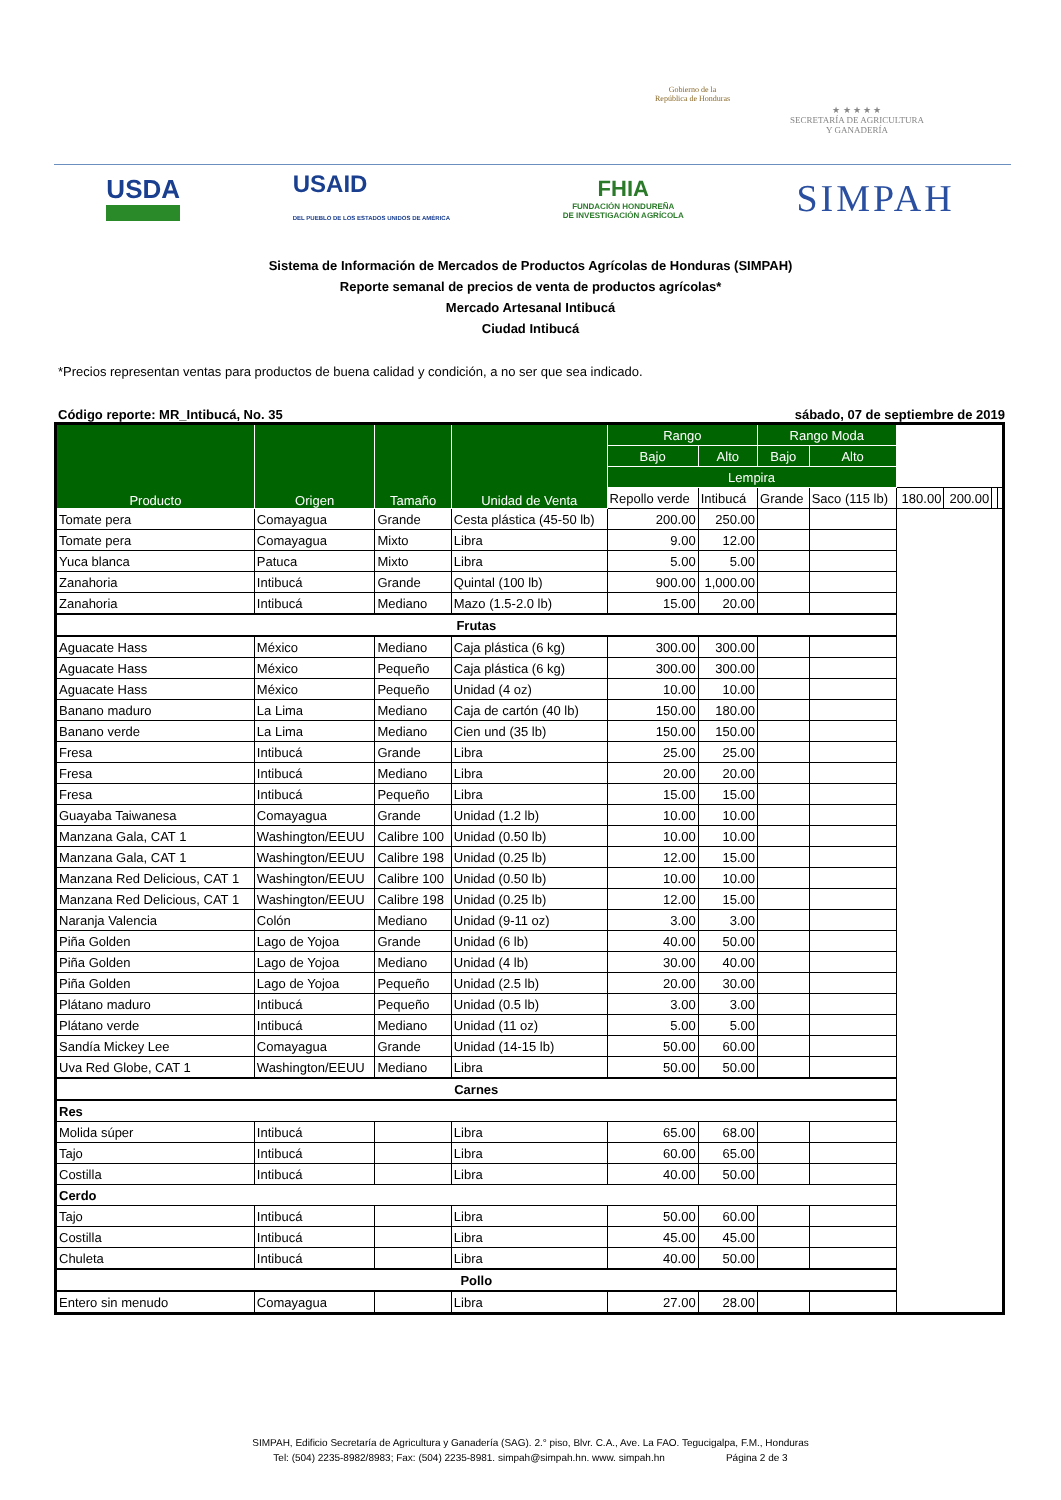Gobierno de la
República de Honduras
★ ★ ★ ★ ★
SECRETARÍA DE AGRICULTURA
Y GANADERÍA
USDA USAID
DEL PUEBLO DE LOS ESTADOS UNIDOS DE AMÉRICA FHIA
FUNDACIÓN HONDUREÑA
DE INVESTIGACIÓN AGRÍCOLA SIMPAH
Sistema de Información de Mercados de Productos Agrícolas de Honduras (SIMPAH)
Reporte semanal de precios de venta de productos agrícolas*
Mercado Artesanal Intibucá
Ciudad Intibucá
*Precios representan ventas para productos de buena calidad y condición, a no ser que sea indicado.
Código reporte: MR_Intibucá, No. 35 sábado, 07 de septiembre de 2019
| Producto | Origen | Tamaño | Unidad de Venta | Rango | | Rango Moda | | | | | |
| --- | --- | --- | --- | --- | --- | --- | --- | --- | --- | --- | --- |
| | | | | Bajo | Alto | Bajo | Alto | | | | |
| | | | | Lempira | | | | | | | |
| | | | | Repollo verde | Intibucá | Grande | Saco (115 lb) | 180.00 | 200.00 | | |
| Tomate pera | Comayagua | Grande | Cesta plástica (45-50 lb) | 200.00 | 250.00 | | | | | | |
| Tomate pera | Comayagua | Mixto | Libra | 9.00 | 12.00 | | | | | | |
| Yuca blanca | Patuca | Mixto | Libra | 5.00 | 5.00 | | | | | | |
| Zanahoria | Intibucá | Grande | Quintal (100 lb) | 900.00 | 1,000.00 | | | | | | |
| Zanahoria | Intibucá | Mediano | Mazo (1.5-2.0 lb) | 15.00 | 20.00 | | | | | | |
| Frutas | | | | | | | | | | | |
| Aguacate Hass | México | Mediano | Caja plástica (6 kg) | 300.00 | 300.00 | | | | | | |
| Aguacate Hass | México | Pequeño | Caja plástica (6 kg) | 300.00 | 300.00 | | | | | | |
| Aguacate Hass | México | Pequeño | Unidad (4 oz) | 10.00 | 10.00 | | | | | | |
| Banano maduro | La Lima | Mediano | Caja de cartón (40 lb) | 150.00 | 180.00 | | | | | | |
| Banano verde | La Lima | Mediano | Cien und (35 lb) | 150.00 | 150.00 | | | | | | |
| Fresa | Intibucá | Grande | Libra | 25.00 | 25.00 | | | | | | |
| Fresa | Intibucá | Mediano | Libra | 20.00 | 20.00 | | | | | | |
| Fresa | Intibucá | Pequeño | Libra | 15.00 | 15.00 | | | | | | |
| Guayaba Taiwanesa | Comayagua | Grande | Unidad (1.2 lb) | 10.00 | 10.00 | | | | | | |
| Manzana Gala, CAT 1 | Washington/EEUU | Calibre 100 | Unidad (0.50 lb) | 10.00 | 10.00 | | | | | | |
| Manzana Gala, CAT 1 | Washington/EEUU | Calibre 198 | Unidad (0.25 lb) | 12.00 | 15.00 | | | | | | |
| Manzana Red Delicious, CAT 1 | Washington/EEUU | Calibre 100 | Unidad (0.50 lb) | 10.00 | 10.00 | | | | | | |
| Manzana Red Delicious, CAT 1 | Washington/EEUU | Calibre 198 | Unidad (0.25 lb) | 12.00 | 15.00 | | | | | | |
| Naranja Valencia | Colón | Mediano | Unidad (9-11 oz) | 3.00 | 3.00 | | | | | | |
| Piña Golden | Lago de Yojoa | Grande | Unidad (6 lb) | 40.00 | 50.00 | | | | | | |
| Piña Golden | Lago de Yojoa | Mediano | Unidad (4 lb) | 30.00 | 40.00 | | | | | | |
| Piña Golden | Lago de Yojoa | Pequeño | Unidad (2.5 lb) | 20.00 | 30.00 | | | | | | |
| Plátano maduro | Intibucá | Pequeño | Unidad (0.5 lb) | 3.00 | 3.00 | | | | | | |
| Plátano verde | Intibucá | Mediano | Unidad (11 oz) | 5.00 | 5.00 | | | | | | |
| Sandía Mickey Lee | Comayagua | Grande | Unidad (14-15 lb) | 50.00 | 60.00 | | | | | | |
| Uva Red Globe, CAT 1 | Washington/EEUU | Mediano | Libra | 50.00 | 50.00 | | | | | | |
| Carnes | | | | | | | | | | | |
| Res | | | | | | | | | | | |
| Molida súper | Intibucá | | Libra | 65.00 | 68.00 | | | | | | |
| Tajo | Intibucá | | Libra | 60.00 | 65.00 | | | | | | |
| Costilla | Intibucá | | Libra | 40.00 | 50.00 | | | | | | |
| Cerdo | | | | | | | | | | | |
| Tajo | Intibucá | | Libra | 50.00 | 60.00 | | | | | | |
| Costilla | Intibucá | | Libra | 45.00 | 45.00 | | | | | | |
| Chuleta | Intibucá | | Libra | 40.00 | 50.00 | | | | | | |
| Pollo | | | | | | | | | | | |
| Entero sin menudo | Comayagua | | Libra | 27.00 | 28.00 | | | | | | |
SIMPAH, Edificio Secretaría de Agricultura y Ganadería (SAG). 2.° piso, Blvr. C.A., Ave. La FAO. Tegucigalpa, F.M., Honduras
Tel: (504) 2235-8982/8983; Fax: (504) 2235-8981. simpah@simpah.hn. www. simpah.hn Página 2 de 3